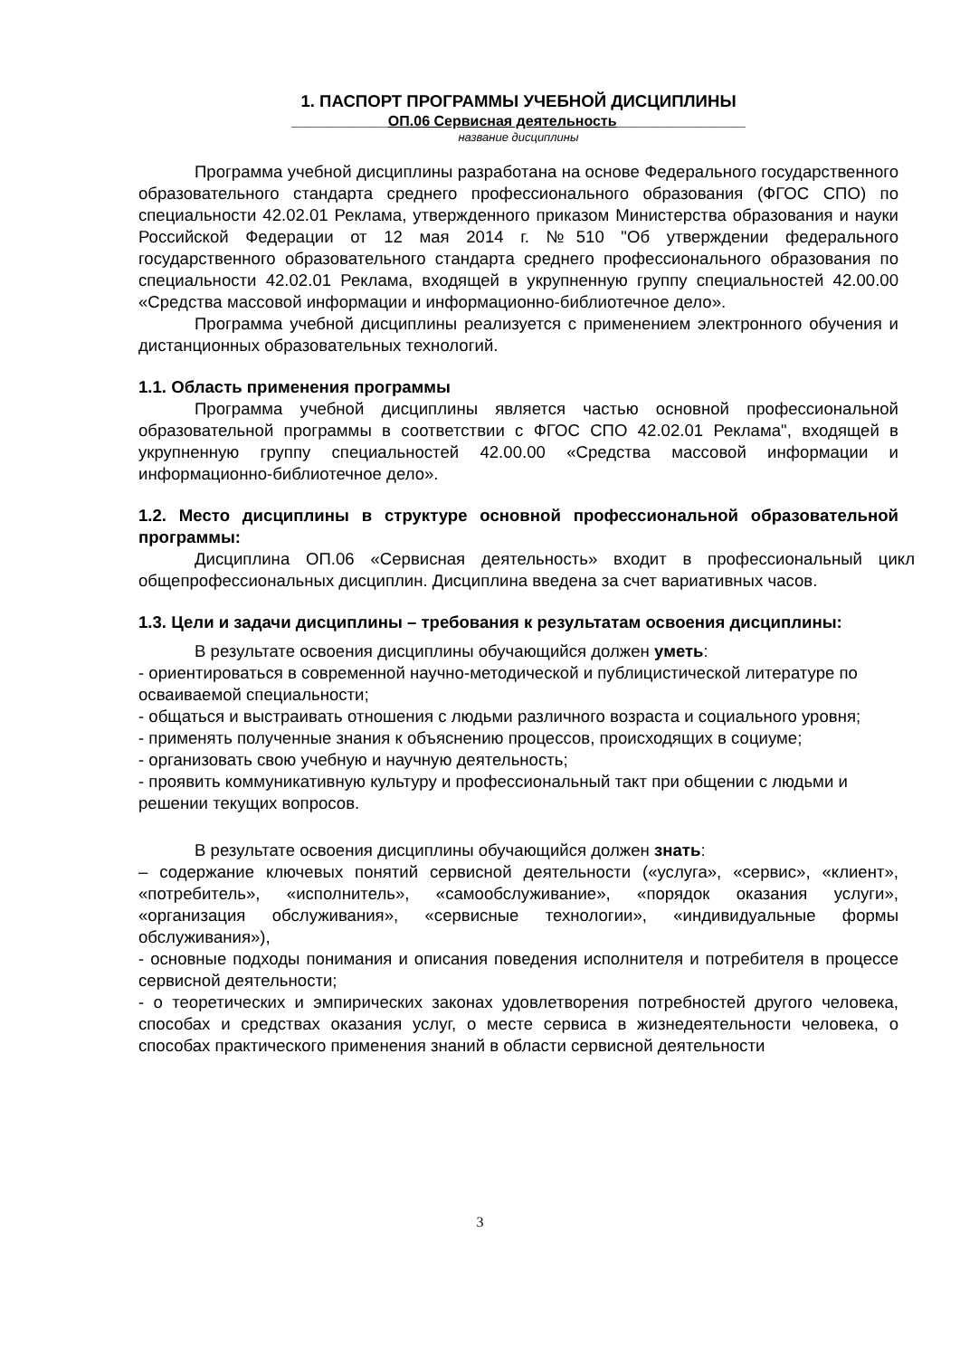1. ПАСПОРТ ПРОГРАММЫ УЧЕБНОЙ ДИСЦИПЛИНЫ
____________ОП.06 Сервисная деятельность________________
название дисциплины
Программа учебной дисциплины разработана на основе Федерального государственного образовательного стандарта среднего профессионального образования (ФГОС СПО) по специальности 42.02.01 Реклама, утвержденного приказом Министерства образования и науки Российской Федерации от 12 мая 2014 г. №510 "Об утверждении федерального государственного образовательного стандарта среднего профессионального образования по специальности 42.02.01 Реклама, входящей в укрупненную группу специальностей 42.00.00 «Средства массовой информации и информационно-библиотечное дело».
Программа учебной дисциплины реализуется с применением электронного обучения и дистанционных образовательных технологий.
1.1. Область применения программы
Программа учебной дисциплины является частью основной профессиональной образовательной программы в соответствии с ФГОС СПО 42.02.01 Реклама", входящей в укрупненную группу специальностей 42.00.00 «Средства массовой информации и информационно-библиотечное дело».
1.2. Место дисциплины в структуре основной профессиональной образовательной программы:
Дисциплина ОП.06 «Сервисная деятельность» входит в профессиональный цикл общепрофессиональных дисциплин. Дисциплина введена за счет вариативных часов.
1.3. Цели и задачи дисциплины – требования к результатам освоения дисциплины:
В результате освоения дисциплины обучающийся должен уметь:
- ориентироваться в современной научно-методической и публицистической литературе по осваиваемой специальности;
- общаться и выстраивать отношения с людьми различного возраста и социального уровня;
- применять полученные знания к объяснению процессов, происходящих в социуме;
- организовать свою учебную и научную деятельность;
- проявить коммуникативную культуру и профессиональный такт при общении с людьми и решении текущих вопросов.
В результате освоения дисциплины обучающийся должен знать:
– содержание ключевых понятий сервисной деятельности («услуга», «сервис», «клиент», «потребитель», «исполнитель», «самообслуживание», «порядок оказания услуги», «организация обслуживания», «сервисные технологии», «индивидуальные формы обслуживания»),
- основные подходы понимания и описания поведения исполнителя и потребителя в процессе сервисной деятельности;
- о теоретических и эмпирических законах удовлетворения потребностей другого человека, способах и средствах оказания услуг, о месте сервиса в жизнедеятельности человека, о способах практического применения знаний в области сервисной деятельности
3